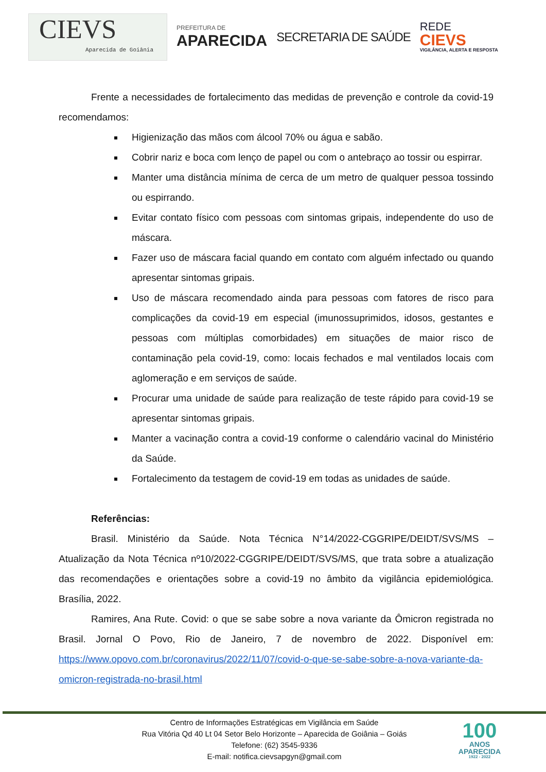CIEVS
Aparecida de Goiânia
PREFEITURA DE
APARECIDA
SECRETARIA DE SAÚDE
REDE
CIEVS
VIGILÂNCIA, ALERTA E RESPOSTA
Frente a necessidades de fortalecimento das medidas de prevenção e controle da covid-19 recomendamos:
Higienização das mãos com álcool 70% ou água e sabão.
Cobrir nariz e boca com lenço de papel ou com o antebraço ao tossir ou espirrar.
Manter uma distância mínima de cerca de um metro de qualquer pessoa tossindo ou espirrando.
Evitar contato físico com pessoas com sintomas gripais, independente do uso de máscara.
Fazer uso de máscara facial quando em contato com alguém infectado ou quando apresentar sintomas gripais.
Uso de máscara recomendado ainda para pessoas com fatores de risco para complicações da covid-19 em especial (imunossuprimidos, idosos, gestantes e pessoas com múltiplas comorbidades) em situações de maior risco de contaminação pela covid-19, como: locais fechados e mal ventilados locais com aglomeração e em serviços de saúde.
Procurar uma unidade de saúde para realização de teste rápido para covid-19 se apresentar sintomas gripais.
Manter a vacinação contra a covid-19 conforme o calendário vacinal do Ministério da Saúde.
Fortalecimento da testagem de covid-19 em todas as unidades de saúde.
Referências:
Brasil. Ministério da Saúde. Nota Técnica N°14/2022-CGGRIPE/DEIDT/SVS/MS – Atualização da Nota Técnica nº10/2022-CGGRIPE/DEIDT/SVS/MS, que trata sobre a atualização das recomendações e orientações sobre a covid-19 no âmbito da vigilância epidemiológica. Brasília, 2022.
Ramires, Ana Rute. Covid: o que se sabe sobre a nova variante da Ômicron registrada no Brasil. Jornal O Povo, Rio de Janeiro, 7 de novembro de 2022. Disponível em: https://www.opovo.com.br/coronavirus/2022/11/07/covid-o-que-se-sabe-sobre-a-nova-variante-da-omicron-registrada-no-brasil.html
Centro de Informações Estratégicas em Vigilância em Saúde
Rua Vitória Qd 40 Lt 04 Setor Belo Horizonte – Aparecida de Goiânia – Goiás
Telefone: (62) 3545-9336
E-mail: notifica.cievsapgyn@gmail.com
100
ANOS
APARECIDA
1922 - 2022